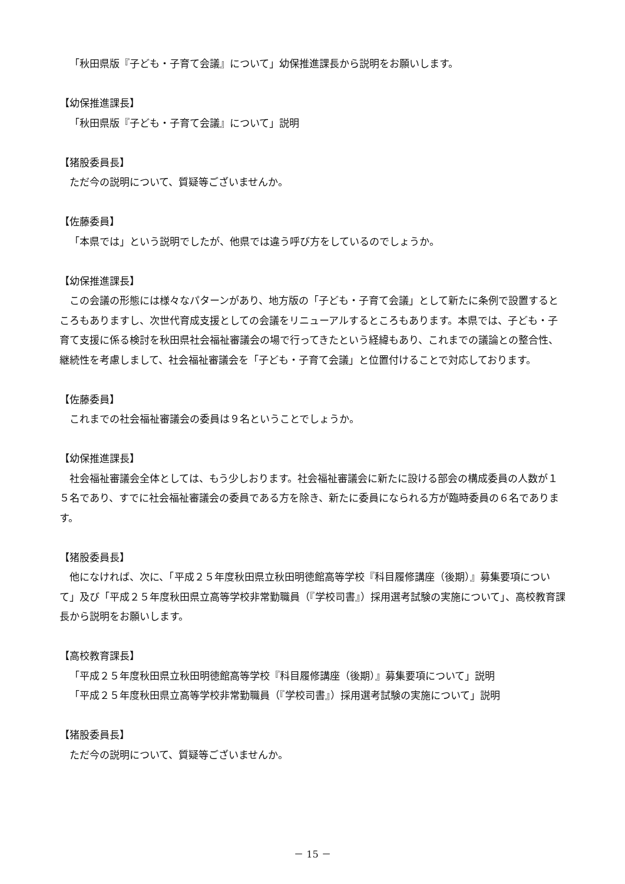「秋田県版『子ども・子育て会議』について」幼保推進課長から説明をお願いします。
【幼保推進課長】
「秋田県版『子ども・子育て会議』について」説明
【猪股委員長】
ただ今の説明について、質疑等ございませんか。
【佐藤委員】
「本県では」という説明でしたが、他県では違う呼び方をしているのでしょうか。
【幼保推進課長】
この会議の形態には様々なパターンがあり、地方版の「子ども・子育て会議」として新たに条例で設置するところもありますし、次世代育成支援としての会議をリニューアルするところもあります。本県では、子ども・子育て支援に係る検討を秋田県社会福祉審議会の場で行ってきたという経緯もあり、これまでの議論との整合性、継続性を考慮しまして、社会福祉審議会を「子ども・子育て会議」と位置付けることで対応しております。
【佐藤委員】
これまでの社会福祉審議会の委員は９名ということでしょうか。
【幼保推進課長】
社会福祉審議会全体としては、もう少しおります。社会福祉審議会に新たに設ける部会の構成委員の人数が１５名であり、すでに社会福祉審議会の委員である方を除き、新たに委員になられる方が臨時委員の６名であります。
【猪股委員長】
他になければ、次に、「平成２５年度秋田県立秋田明徳館高等学校『科目履修講座（後期）』募集要項について」及び「平成２５年度秋田県立高等学校非常勤職員（『学校司書』）採用選考試験の実施について」、高校教育課長から説明をお願いします。
【高校教育課長】
「平成２５年度秋田県立秋田明徳館高等学校『科目履修講座（後期）』募集要項について」説明
「平成２５年度秋田県立高等学校非常勤職員（『学校司書』）採用選考試験の実施について」説明
【猪股委員長】
ただ今の説明について、質疑等ございませんか。
－ 15 －